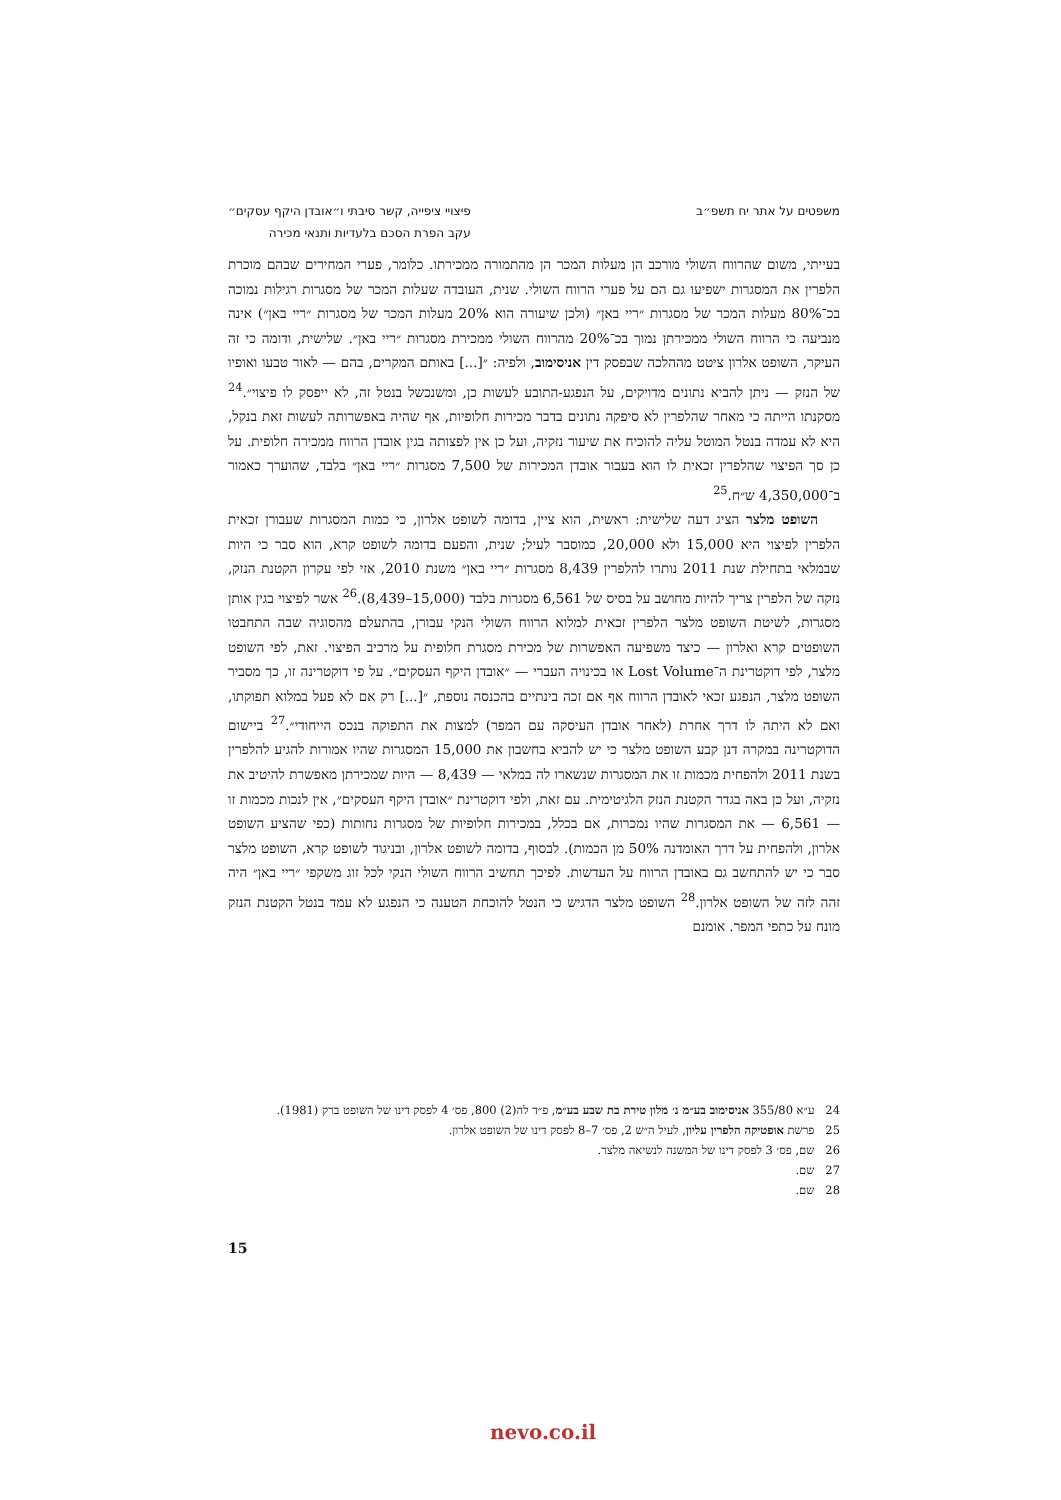משפטים על אתר יח תשפ״ב פיצויי ציפייה, קשר סיבתי ו״אובדן היקף עסקים״
עקב הפרת הסכם בלעדיות ותנאי מכירה
בעייתי, משום שהרווח השולי מורכב הן מעלות המכר הן מהתמורה ממכירתו. כלומר, פערי המחירים שבהם מוכרת הלפרין את המסגרות ישפיעו גם הם על פערי הרווח השולי. שנית, העובדה שעלות המכר של מסגרות רגילות נמוכה בכ־80% מעלות המכר של מסגרות ״ריי באן״ (ולכן שיעורה הוא 20% מעלות המכר של מסגרות ״ריי באן״) אינה מנביעה כי הרווח השולי ממכירתן נמוך בכ־20% מהרווח השולי ממכירת מסגרות ״ריי באן״. שלישית, ודומה כי זה העיקר, השופט אלרון ציטט מההלכה שבפסק דין אניסימוב, ולפיה: ״[...] באותם המקרים, בהם — לאור טבעו ואופיו של הנזק — ניתן להביא נתונים מדויקים, על הנפגע-התובע לעשות כן, ומשנכשל בנטל זה, לא ייפסק לו פיצוי״.<sup>24</sup> מסקנתו הייתה כי מאחר שהלפרין לא סיפקה נתונים בדבר מכירות חלופיות, אף שהיה באפשרותה לעשות זאת בנקל, היא לא עמדה בנטל המוטל עליה להוכיח את שיעור נזקיה, ועל כן אין לפצותה בגין אובדן הרווח ממכירה חלופית. על כן סך הפיצוי שהלפרין זכאית לו הוא בעבור אובדן המכירות של 7,500 מסגרות ״ריי באן״ בלבד, שהוערך כאמור ב־4,350,000 ש״ח.<sup>25</sup>
השופט מלצר הציג דעה שלישית: ראשית, הוא ציין, בדומה לשופט אלרון, כי כמות המסגרות שעבורן זכאית הלפרין לפיצוי היא 15,000 ולא 20,000, כמוסבר לעיל; שנית, והפעם בדומה לשופט קרא, הוא סבר כי היות שבמלאי בתחילת שנת 2011 נותרו להלפרין 8,439 מסגרות ״ריי באן״ משנת 2010, אזי לפי עקרון הקטנת הנזק, נזקה של הלפרין צריך להיות מחושב על בסיס של 6,561 מסגרות בלבד (15,000–8,439).<sup>26</sup> אשר לפיצוי בגין אותן מסגרות, לשיטת השופט מלצר הלפרין זכאית למלוא הרווח השולי הנקי עבורן, בהתעלם מהסוגיה שבה התחבטו השופטים קרא ואלרון — כיצד משפיעה האפשרות של מכירת מסגרת חלופית על מרכיב הפיצוי. זאת, לפי השופט מלצר, לפי דוקטרינת ה־Lost Volume או בכינויה העברי — ״אובדן היקף העסקים״. על פי דוקטרינה זו, כך מסביר השופט מלצר, הנפגע זכאי לאובדן הרווח אף אם זכה בינתיים בהכנסה נוספת, ״[...] רק אם לא פעל במלוא תפוקתו, ואם לא היתה לו דרך אחרת (לאחר אובדן העיסקה עם המפר) למצות את התפוקה בנכס הייחודי״.<sup>27</sup> ביישום הדוקטרינה במקרה דנן קבע השופט מלצר כי יש להביא בחשבון את 15,000 המסגרות שהיו אמורות להגיע להלפרין בשנת 2011 ולהפחית מכמות זו את המסגרות שנשארו לה במלאי — 8,439 — היות שמכירתן מאפשרת להיטיב את נזקיה, ועל כן באה בגדר הקטנת הנזק הלגיטימית. עם זאת, ולפי דוקטרינת ״אובדן היקף העסקים״, אין לנכות מכמות זו — 6,561 — את המסגרות שהיו נמכרות, אם בכלל, במכירות חלופיות של מסגרות נחותות (כפי שהציע השופט אלרון, ולהפחית על דרך האומדנה 50% מן הכמות). לבסוף, בדומה לשופט אלרון, ובניגוד לשופט קרא, השופט מלצר סבר כי יש להתחשב גם באובדן הרווח על העדשות. לפיכך תחשיב הרווח השולי הנקי לכל זוג משקפי ״ריי באן״ היה זהה לזה של השופט אלרון.<sup>28</sup> השופט מלצר הדגיש כי הנטל להוכחת הטענה כי הנפגע לא עמד בנטל הקטנת הנזק מונח על כתפי המפר. אומנם
24 ע״א 355/80 אניסימוב בע״מ נ׳ מלון טירת בת שבע בע״מ, פ״ד לה(2) 800, פס׳ 4 לפסק דינו של השופט ברק (1981).
25 פרשת אופטיקה הלפרין עליון, לעיל ה״ש 2, פס׳ 7–8 לפסק דינו של השופט אלרון.
26 שם, פס׳ 3 לפסק דינו של המשנה לנשיאה מלצר.
27 שם.
28 שם.
15
nevo.co.il